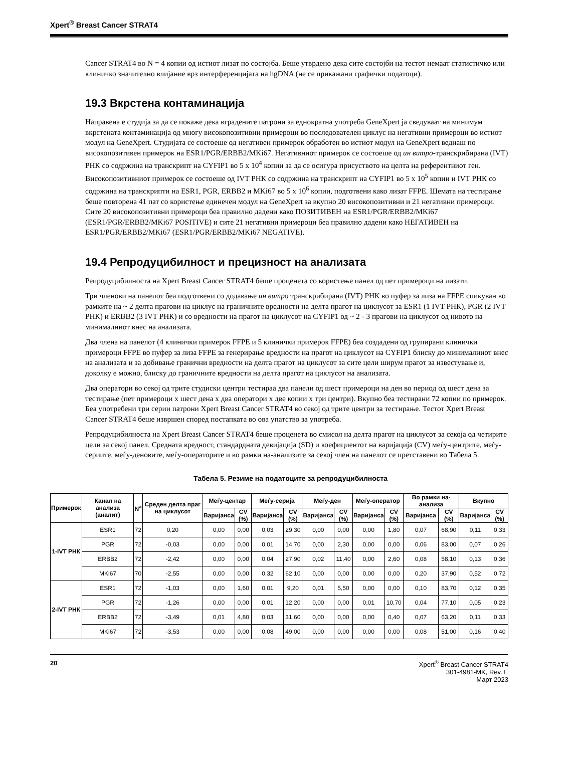Xpert<sup>®</sup> Breast Cancer STRAT4
Cancer STRAT4 во N = 4 копии од истиот лизат по состојба. Беше утврдено дека сите состојби на тестот немаат статистичко или клиничко значително влијание врз интерференцијата на hgDNA (не се прикажани графички податоци).
19.3 Вкрстена контаминација
Направена е студија за да се покаже дека вградените патрони за еднократна употреба GeneXpert ја сведуваат на минимум вкрстената контаминација од многу високопозитивни примероци во последователен циклус на негативни примероци во истиот модул на GeneXpert. Студијата се состоеше од негативен примерок обработен во истиот модул на GeneXpert веднаш по високопозитивен примерок на ESR1/PGR/ERBB2/MKi67. Негативниот примерок се состоеше од ин витро-транскрибирана (IVT) РНК со содржина на транскрипт на CYFIP1 во 5 x 10<sup>4</sup> копии за да се осигура присуството на целта на референтниот ген. Високопозитивниот примерок се состоеше од IVT РНК со содржина на транскрипт на CYFIP1 во 5 x 10<sup>5</sup> копии и IVT РНК со содржина на транскрипти на ESR1, PGR, ERBB2 и MKi67 во 5 x 10<sup>6</sup> копии, подготвени како лизат FFPE. Шемата на тестирање беше повторена 41 пат со користење единечен модул на GeneXpert за вкупно 20 високопозитивни и 21 негативни примероци. Сите 20 високопозитивни примероци беа правилно дадени како ПОЗИТИВЕН на ESR1/PGR/ERBB2/MKi67 (ESR1/PGR/ERBB2/MKi67 POSITIVE) и сите 21 негативни примероци беа правилно дадени како НЕГАТИВЕН на ESR1/PGR/ERBB2/MKi67 (ESR1/PGR/ERBB2/MKi67 NEGATIVE).
19.4 Репродуцибилност и прецизност на анализата
Репродуцибилноста на Xpert Breast Cancer STRAT4 беше проценета со користење панел од пет примероци на лизати.
Три членови на панелот беа подготвени со додавање ин витро транскрибирана (IVT) РНК во пуфер за лиза на FFPE спикуван во рамките на ~ 2 делта прагови на циклус на граничните вредности на делта прагот на циклусот за ESR1 (1 IVT РНК), PGR (2 IVT РНК) и ERBB2 (3 IVT РНК) и со вредности на прагот на циклусот на CYFIP1 од ~ 2 - 3 прагови на циклусот од нивото на минималниот внес на анализата.
Два члена на панелот (4 клинички примерок FFPE и 5 клинички примерок FFPE) беа создадени од групирани клинички примероци FFPE во пуфер за лиза FFPE за генерирање вредности на прагот на циклусот на CYFIP1 блиску до минималниот внес на анализата и за добивање гранични вредности на делта прагот на циклусот за сите цели ширум прагот за известување и, доколку е можно, блиску до граничните вредности на делта прагот на циклусот на анализата.
Два оператори во секој од трите студиски центри тестираа два панели од шест примероци на ден во период од шест дена за тестирање (пет примероци x шест дена x два оператори x две копии x три центри). Вкупно беа тестирани 72 копии по примерок. Беа употребени три серии патрони Xpert Breast Cancer STRAT4 во секој од трите центри за тестирање. Тестот Xpert Breast Cancer STRAT4 беше извршен според постапката во ова упатство за употреба.
Репродуцибилноста на Xpert Breast Cancer STRAT4 беше проценета во смисол на делта прагот на циклусот за секоја од четирите цели за секој панел. Средната вредност, стандардната девијација (SD) и коефициентот на варијација (CV) меѓу-центрите, меѓу-сериите, меѓу-деновите, меѓу-операторите и во рамки на-анализите за секој член на панелот се претставени во Табела 5.
Табела 5. Резиме на податоците за репродуцибилноста
| Примерок | Канал на анализа (аналит) | N<sup>a</sup> | Среден делта праг на циклусот | Меѓу-центар | | Меѓу-серија | | Меѓу-ден | | Меѓу-оператор | | Во рамки на-анализа | | Вкупно | |
| --- | --- | --- | --- | --- | --- | --- | --- | --- | --- | --- | --- | --- | --- | --- | --- |
| | | | | Варијанса | CV (%) | Варијанса | CV (%) | Варијанса | CV (%) | Варијанса | CV (%) | Варијанса | CV (%) | Варијанса | CV (%) |
| 1-IVT РНК | ESR1 | 72 | 0,20 | 0,00 | 0,00 | 0,03 | 29,30 | 0,00 | 0,00 | 0,00 | 1,80 | 0,07 | 68,90 | 0,11 | 0,33 |
| | PGR | 72 | -0,03 | 0,00 | 0,00 | 0,01 | 14,70 | 0,00 | 2,30 | 0,00 | 0,00 | 0,06 | 83,00 | 0,07 | 0,26 |
| | ERBB2 | 72 | -2,42 | 0,00 | 0,00 | 0,04 | 27,90 | 0,02 | 11,40 | 0,00 | 2,60 | 0,08 | 58,10 | 0,13 | 0,36 |
| | MKi67 | 70 | -2,55 | 0,00 | 0,00 | 0,32 | 62,10 | 0,00 | 0,00 | 0,00 | 0,00 | 0,20 | 37,90 | 0,52 | 0,72 |
| 2-IVT РНК | ESR1 | 72 | -1,03 | 0,00 | 1,60 | 0,01 | 9,20 | 0,01 | 5,50 | 0,00 | 0,00 | 0,10 | 83,70 | 0,12 | 0,35 |
| | PGR | 72 | -1,26 | 0,00 | 0,00 | 0,01 | 12,20 | 0,00 | 0,00 | 0,01 | 10,70 | 0,04 | 77,10 | 0,05 | 0,23 |
| | ERBB2 | 72 | -3,49 | 0,01 | 4,80 | 0,03 | 31,60 | 0,00 | 0,00 | 0,00 | 0,40 | 0,07 | 63,20 | 0,11 | 0,33 |
| | MKi67 | 72 | -3,53 | 0,00 | 0,00 | 0,08 | 49,00 | 0,00 | 0,00 | 0,00 | 0,00 | 0,08 | 51,00 | 0,16 | 0,40 |
20 Xpert<sup>®</sup> Breast Cancer STRAT4
301-4981-MK, Rev. E
Март 2023